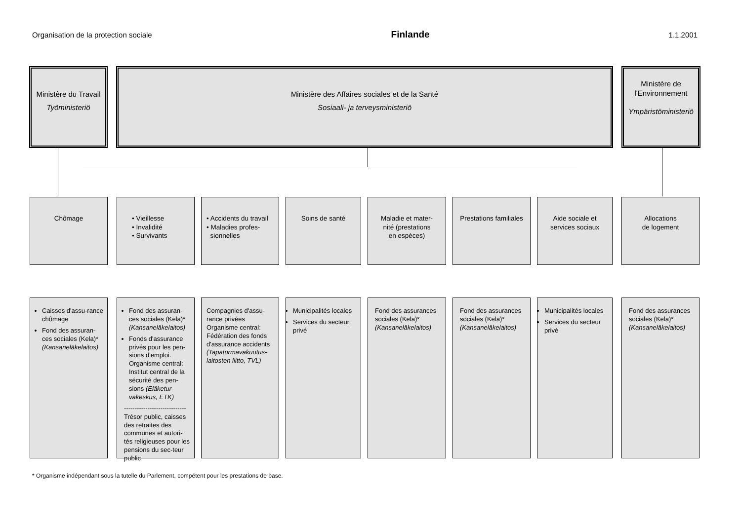Organisation de la protection sociale Finlande 1.1.2001
Ministère du Travail
Työministeriö
Ministère des Affaires sociales et de la Santé
Sosiaali- ja terveysministeriö
Ministère de
l'Environnement
Ympäristöministeriö
Chômage
• Vieillesse
• Invalidité
• Survivants
• Accidents du travail
• Maladies profes-
sionnelles
Soins de santé
Maladie et mater-
nité (prestations
en espèces)
Prestations familiales
Aide sociale et
services sociaux
Allocations
de logement
Caisses d'assu-rance chômage
Fond des assuran-ces sociales (Kela)* (Kansaneläkelaitos)
Fond des assuran-ces sociales (Kela)* (Kansaneläkelaitos)
Fonds d'assurance privés pour les pen-sions d'emploi. Organisme central: Institut central de la sécurité des pen-sions (Eläketur-vakeskus, ETK)
-----------------------------
Trésor public, caisses des retraites des communes et autori-tés religieuses pour les pensions du sec-teur public
Compagnies d'assu-rance privées
Organisme central: Fédération des fonds d'assurance accidents (Tapaturmavakuutus-laitosten liitto, TVL)
Municipalités locales
Services du secteur privé
Fond des assurances sociales (Kela)* (Kansaneläkelaitos)
Fond des assurances sociales (Kela)* (Kansaneläkelaitos)
Municipalités locales
Services du secteur privé
Fond des assurances sociales (Kela)* (Kansaneläkelaitos)
* Organisme indépendant sous la tutelle du Parlement, compétent pour les prestations de base.